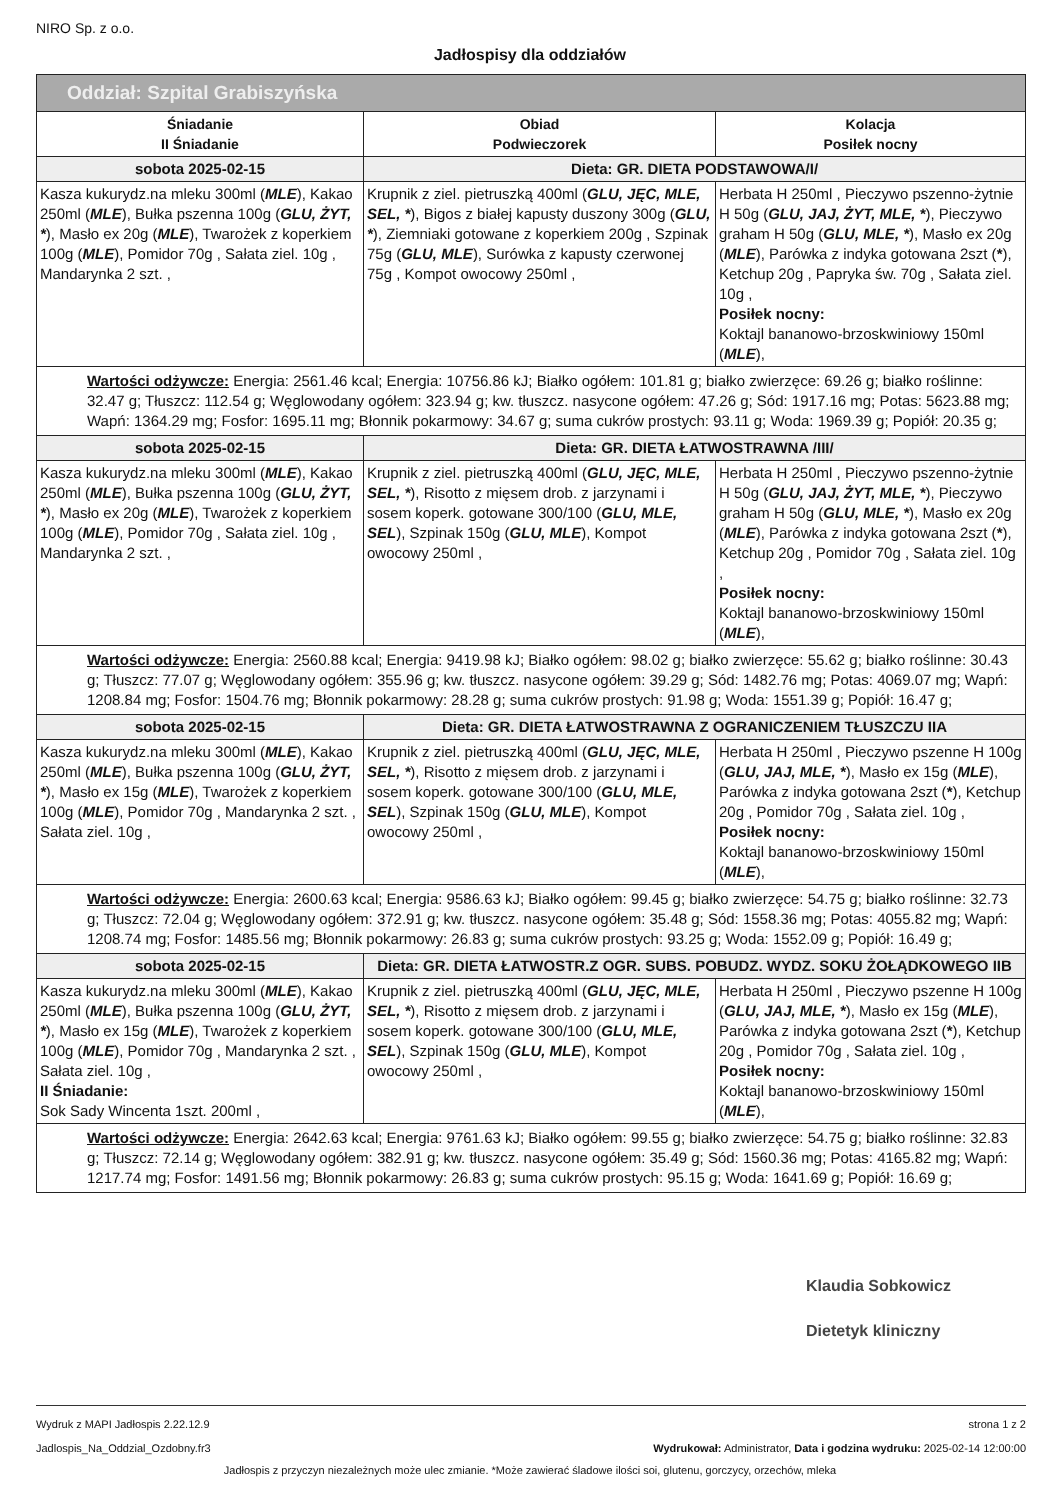NIRO Sp. z o.o.
Jadłospisy dla oddziałów
| Oddział: Szpital Grabiszyńska | | |
| --- | --- | --- |
| Śniadanie II Śniadanie | Obiad Podwieczorek | Kolacja Posiłek nocny |
| sobota 2025-02-15 | Dieta: GR. DIETA PODSTAWOWA/I/ | |
| Kasza kukurydz.na mleku 300ml ( MLE ), Kakao 250ml ( MLE ), Bułka pszenna 100g ( GLU, ŻYT, * ), Masło ex 20g ( MLE ), Twarożek z koperkiem 100g ( MLE ), Pomidor 70g , Sałata ziel. 10g , Mandarynka 2 szt. , | Krupnik z ziel. pietruszką 400ml ( GLU, JĘC, MLE, SEL, * ), Bigos z białej kapusty duszony 300g ( GLU, * ), Ziemniaki gotowane z koperkiem 200g , Szpinak 75g ( GLU, MLE ), Surówka z kapusty czerwonej 75g , Kompot owocowy 250ml , | Herbata H 250ml , Pieczywo pszenno-żytnie H 50g ( GLU, JAJ, ŻYT, MLE, * ), Pieczywo graham H 50g ( GLU, MLE, * ), Masło ex 20g ( MLE ), Parówka z indyka gotowana 2szt ( * ), Ketchup 20g , Papryka św. 70g , Sałata ziel. 10g , Posiłek nocny: Koktajl bananowo-brzoskwiniowy 150ml ( MLE ), |
| Wartości odżywcze: Energia: 2561.46 kcal; Energia: 10756.86 kJ; Białko ogółem: 101.81 g; białko zwierzęce: 69.26 g; białko roślinne: 32.47 g; Tłuszcz: 112.54 g; Węglowodany ogółem: 323.94 g; kw. tłuszcz. nasycone ogółem: 47.26 g; Sód: 1917.16 mg; Potas: 5623.88 mg; Wapń: 1364.29 mg; Fosfor: 1695.11 mg; Błonnik pokarmowy: 34.67 g; suma cukrów prostych: 93.11 g; Woda: 1969.39 g; Popiół: 20.35 g; | | |
| sobota 2025-02-15 | Dieta: GR. DIETA ŁATWOSTRAWNA /III/ | |
| Kasza kukurydz.na mleku 300ml ( MLE ), Kakao 250ml ( MLE ), Bułka pszenna 100g ( GLU, ŻYT, * ), Masło ex 20g ( MLE ), Twarożek z koperkiem 100g ( MLE ), Pomidor 70g , Sałata ziel. 10g , Mandarynka 2 szt. , | Krupnik z ziel. pietruszką 400ml ( GLU, JĘC, MLE, SEL, * ), Risotto z mięsem drob. z jarzynami i sosem koperk. gotowane 300/100 ( GLU, MLE, SEL ), Szpinak 150g ( GLU, MLE ), Kompot owocowy 250ml , | Herbata H 250ml , Pieczywo pszenno-żytnie H 50g ( GLU, JAJ, ŻYT, MLE, * ), Pieczywo graham H 50g ( GLU, MLE, * ), Masło ex 20g ( MLE ), Parówka z indyka gotowana 2szt ( * ), Ketchup 20g , Pomidor 70g , Sałata ziel. 10g , Posiłek nocny: Koktajl bananowo-brzoskwiniowy 150ml ( MLE ), |
| Wartości odżywcze: Energia: 2560.88 kcal; Energia: 9419.98 kJ; Białko ogółem: 98.02 g; białko zwierzęce: 55.62 g; białko roślinne: 30.43 g; Tłuszcz: 77.07 g; Węglowodany ogółem: 355.96 g; kw. tłuszcz. nasycone ogółem: 39.29 g; Sód: 1482.76 mg; Potas: 4069.07 mg; Wapń: 1208.84 mg; Fosfor: 1504.76 mg; Błonnik pokarmowy: 28.28 g; suma cukrów prostych: 91.98 g; Woda: 1551.39 g; Popiół: 16.47 g; | | |
| sobota 2025-02-15 | Dieta: GR. DIETA ŁATWOSTRAWNA Z OGRANICZENIEM TŁUSZCZU IIA | |
| Kasza kukurydz.na mleku 300ml ( MLE ), Kakao 250ml ( MLE ), Bułka pszenna 100g ( GLU, ŻYT, * ), Masło ex 15g ( MLE ), Twarożek z koperkiem 100g ( MLE ), Pomidor 70g , Mandarynka 2 szt. , Sałata ziel. 10g , | Krupnik z ziel. pietruszką 400ml ( GLU, JĘC, MLE, SEL, * ), Risotto z mięsem drob. z jarzynami i sosem koperk. gotowane 300/100 ( GLU, MLE, SEL ), Szpinak 150g ( GLU, MLE ), Kompot owocowy 250ml , | Herbata H 250ml , Pieczywo pszenne H 100g ( GLU, JAJ, MLE, * ), Masło ex 15g ( MLE ), Parówka z indyka gotowana 2szt ( * ), Ketchup 20g , Pomidor 70g , Sałata ziel. 10g , Posiłek nocny: Koktajl bananowo-brzoskwiniowy 150ml ( MLE ), |
| Wartości odżywcze: Energia: 2600.63 kcal; Energia: 9586.63 kJ; Białko ogółem: 99.45 g; białko zwierzęce: 54.75 g; białko roślinne: 32.73 g; Tłuszcz: 72.04 g; Węglowodany ogółem: 372.91 g; kw. tłuszcz. nasycone ogółem: 35.48 g; Sód: 1558.36 mg; Potas: 4055.82 mg; Wapń: 1208.74 mg; Fosfor: 1485.56 mg; Błonnik pokarmowy: 26.83 g; suma cukrów prostych: 93.25 g; Woda: 1552.09 g; Popiół: 16.49 g; | | |
| sobota 2025-02-15 | Dieta: GR. DIETA ŁATWOSTR.Z OGR. SUBS. POBUDZ. WYDZ. SOKU ŻOŁĄDKOWEGO IIB | |
| Kasza kukurydz.na mleku 300ml ( MLE ), Kakao 250ml ( MLE ), Bułka pszenna 100g ( GLU, ŻYT, * ), Masło ex 15g ( MLE ), Twarożek z koperkiem 100g ( MLE ), Pomidor 70g , Mandarynka 2 szt. , Sałata ziel. 10g , II Śniadanie: Sok Sady Wincenta 1szt. 200ml , | Krupnik z ziel. pietruszką 400ml ( GLU, JĘC, MLE, SEL, * ), Risotto z mięsem drob. z jarzynami i sosem koperk. gotowane 300/100 ( GLU, MLE, SEL ), Szpinak 150g ( GLU, MLE ), Kompot owocowy 250ml , | Herbata H 250ml , Pieczywo pszenne H 100g ( GLU, JAJ, MLE, * ), Masło ex 15g ( MLE ), Parówka z indyka gotowana 2szt ( * ), Ketchup 20g , Pomidor 70g , Sałata ziel. 10g , Posiłek nocny: Koktajl bananowo-brzoskwiniowy 150ml ( MLE ), |
| Wartości odżywcze: Energia: 2642.63 kcal; Energia: 9761.63 kJ; Białko ogółem: 99.55 g; białko zwierzęce: 54.75 g; białko roślinne: 32.83 g; Tłuszcz: 72.14 g; Węglowodany ogółem: 382.91 g; kw. tłuszcz. nasycone ogółem: 35.49 g; Sód: 1560.36 mg; Potas: 4165.82 mg; Wapń: 1217.74 mg; Fosfor: 1491.56 mg; Błonnik pokarmowy: 26.83 g; suma cukrów prostych: 95.15 g; Woda: 1641.69 g; Popiół: 16.69 g; | | |
Klaudia Sobkowicz
Dietetyk kliniczny
Wydruk z MAPI Jadłospis 2.22.12.9
Jadlospis_Na_Oddzial_Ozdobny.fr3
strona 1 z 2
Wydrukował: Administrator, Data i godzina wydruku: 2025-02-14 12:00:00
Jadłospis z przyczyn niezależnych może ulec zmianie. *Może zawierać śladowe ilości soi, glutenu, gorczycy, orzechów, mleka